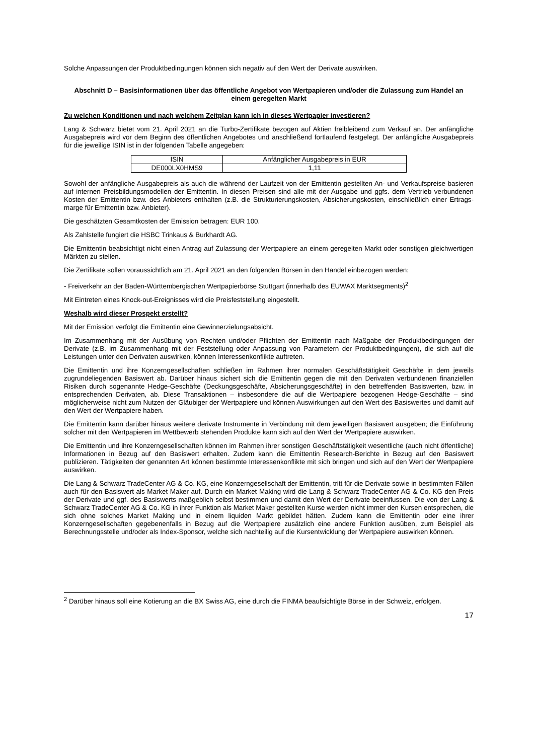Solche Anpassungen der Produktbedingungen können sich negativ auf den Wert der Derivate auswirken.
Abschnitt D – Basisinformationen über das öffentliche Angebot von Wertpapieren und/oder die Zulassung zum Handel an einem geregelten Markt
Zu welchen Konditionen und nach welchem Zeitplan kann ich in dieses Wertpapier investieren?
Lang & Schwarz bietet vom 21. April 2021 an die Turbo-Zertifikate bezogen auf Aktien freibleibend zum Verkauf an. Der anfängliche Ausgabepreis wird vor dem Beginn des öffentlichen Angebotes und anschließend fortlaufend festgelegt. Der anfängliche Ausgabepreis für die jeweilige ISIN ist in der folgenden Tabelle angegeben:
| ISIN | Anfänglicher Ausgabepreis in EUR |
| DE000LX0HMS9 | 1,11 |
Sowohl der anfängliche Ausgabepreis als auch die während der Laufzeit von der Emittentin gestellten An- und Verkaufspreise basieren auf internen Preisbildungsmodellen der Emittentin. In diesen Preisen sind alle mit der Ausgabe und ggfs. dem Vertrieb verbundenen Kosten der Emittentin bzw. des Anbieters enthalten (z.B. die Strukturierungskosten, Absicherungskosten, einschließlich einer Ertrags-marge für Emittentin bzw. Anbieter).
Die geschätzten Gesamtkosten der Emission betragen: EUR 100.
Als Zahlstelle fungiert die HSBC Trinkaus & Burkhardt AG.
Die Emittentin beabsichtigt nicht einen Antrag auf Zulassung der Wertpapiere an einem geregelten Markt oder sonstigen gleichwertigen Märkten zu stellen.
Die Zertifikate sollen voraussichtlich am 21. April 2021 an den folgenden Börsen in den Handel einbezogen werden:
- Freiverkehr an der Baden-Württembergischen Wertpapierbörse Stuttgart (innerhalb des EUWAX Marktsegments)<sup>2</sup>
Mit Eintreten eines Knock-out-Ereignisses wird die Preisfeststellung eingestellt.
Weshalb wird dieser Prospekt erstellt?
Mit der Emission verfolgt die Emittentin eine Gewinnerzielungsabsicht.
Im Zusammenhang mit der Ausübung von Rechten und/oder Pflichten der Emittentin nach Maßgabe der Produktbedingungen der Derivate (z.B. im Zusammenhang mit der Feststellung oder Anpassung von Parametern der Produktbedingungen), die sich auf die Leistungen unter den Derivaten auswirken, können Interessenkonflikte auftreten.
Die Emittentin und ihre Konzerngesellschaften schließen im Rahmen ihrer normalen Geschäftstätigkeit Geschäfte in dem jeweils zugrundeliegenden Basiswert ab. Darüber hinaus sichert sich die Emittentin gegen die mit den Derivaten verbundenen finanziellen Risiken durch sogenannte Hedge-Geschäfte (Deckungsgeschäfte, Absicherungsgeschäfte) in den betreffenden Basiswerten, bzw. in entsprechenden Derivaten, ab. Diese Transaktionen – insbesondere die auf die Wertpapiere bezogenen Hedge-Geschäfte – sind möglicherweise nicht zum Nutzen der Gläubiger der Wertpapiere und können Auswirkungen auf den Wert des Basiswertes und damit auf den Wert der Wertpapiere haben.
Die Emittentin kann darüber hinaus weitere derivate Instrumente in Verbindung mit dem jeweiligen Basiswert ausgeben; die Einführung solcher mit den Wertpapieren im Wettbewerb stehenden Produkte kann sich auf den Wert der Wertpapiere auswirken.
Die Emittentin und ihre Konzerngesellschaften können im Rahmen ihrer sonstigen Geschäftstätigkeit wesentliche (auch nicht öffentliche) Informationen in Bezug auf den Basiswert erhalten. Zudem kann die Emittentin Research-Berichte in Bezug auf den Basiswert publizieren. Tätigkeiten der genannten Art können bestimmte Interessenkonflikte mit sich bringen und sich auf den Wert der Wertpapiere auswirken.
Die Lang & Schwarz TradeCenter AG & Co. KG, eine Konzerngesellschaft der Emittentin, tritt für die Derivate sowie in bestimmten Fällen auch für den Basiswert als Market Maker auf. Durch ein Market Making wird die Lang & Schwarz TradeCenter AG & Co. KG den Preis der Derivate und ggf. des Basiswerts maßgeblich selbst bestimmen und damit den Wert der Derivate beeinflussen. Die von der Lang & Schwarz TradeCenter AG & Co. KG in ihrer Funktion als Market Maker gestellten Kurse werden nicht immer den Kursen entsprechen, die sich ohne solches Market Making und in einem liquiden Markt gebildet hätten. Zudem kann die Emittentin oder eine ihrer Konzerngesellschaften gegebenenfalls in Bezug auf die Wertpapiere zusätzlich eine andere Funktion ausüben, zum Beispiel als Berechnungsstelle und/oder als Index-Sponsor, welche sich nachteilig auf die Kursentwicklung der Wertpapiere auswirken können.
<sup>2</sup> Darüber hinaus soll eine Kotierung an die BX Swiss AG, eine durch die FINMA beaufsichtigte Börse in der Schweiz, erfolgen.
17